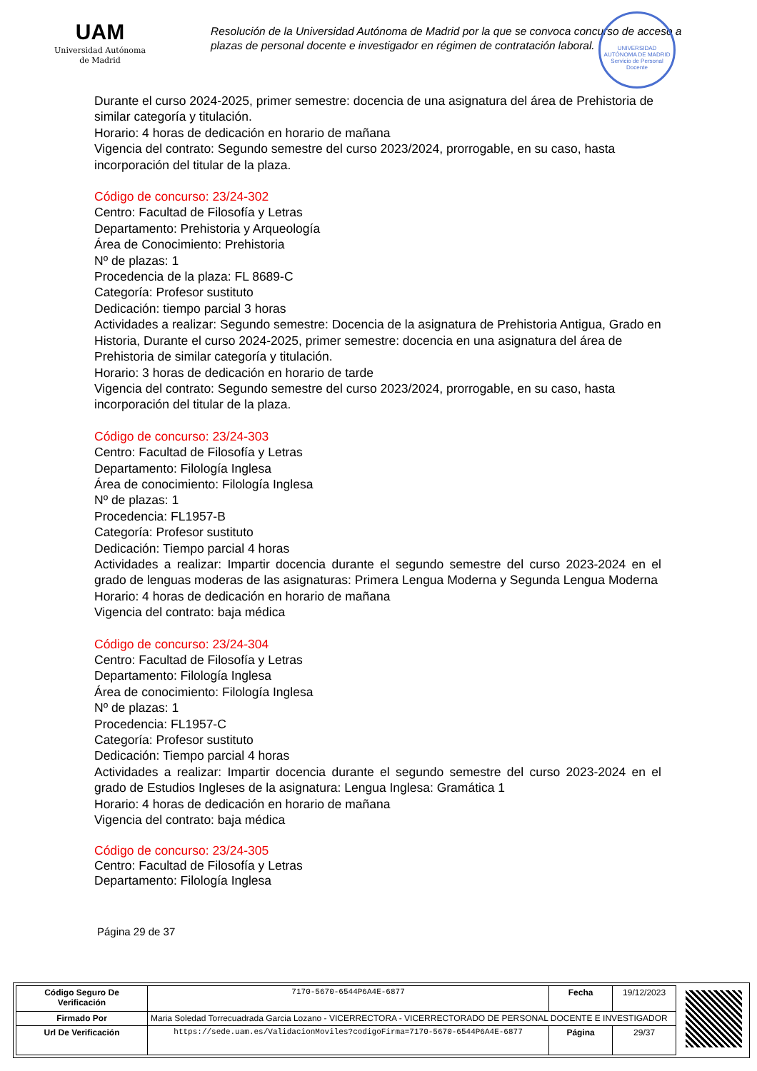UAM
Universidad Autónoma
de Madrid
Resolución de la Universidad Autónoma de Madrid por la que se convoca concurso de acceso a plazas de personal docente e investigador en régimen de contratación laboral.
UNIVERSIDAD AUTÓNOMA DE MADRID
Servicio de Personal Docente
Durante el curso 2024-2025, primer semestre: docencia de una asignatura del área de Prehistoria de similar categoría y titulación.
Horario: 4 horas de dedicación en horario de mañana
Vigencia del contrato: Segundo semestre del curso 2023/2024, prorrogable, en su caso, hasta incorporación del titular de la plaza.
Código de concurso: 23/24-302
Centro: Facultad de Filosofía y Letras
Departamento: Prehistoria y Arqueología
Área de Conocimiento: Prehistoria
Nº de plazas: 1
Procedencia de la plaza: FL 8689-C
Categoría: Profesor sustituto
Dedicación: tiempo parcial 3 horas
Actividades a realizar: Segundo semestre: Docencia de la asignatura de Prehistoria Antigua, Grado en Historia, Durante el curso 2024-2025, primer semestre: docencia en una asignatura del área de Prehistoria de similar categoría y titulación.
Horario: 3 horas de dedicación en horario de tarde
Vigencia del contrato: Segundo semestre del curso 2023/2024, prorrogable, en su caso, hasta incorporación del titular de la plaza.
Código de concurso: 23/24-303
Centro: Facultad de Filosofía y Letras
Departamento: Filología Inglesa
Área de conocimiento: Filología Inglesa
Nº de plazas: 1
Procedencia: FL1957-B
Categoría: Profesor sustituto
Dedicación: Tiempo parcial 4 horas
Actividades a realizar: Impartir docencia durante el segundo semestre del curso 2023-2024 en el grado de lenguas moderas de las asignaturas: Primera Lengua Moderna y Segunda Lengua Moderna
Horario: 4 horas de dedicación en horario de mañana
Vigencia del contrato: baja médica
Código de concurso: 23/24-304
Centro: Facultad de Filosofía y Letras
Departamento: Filología Inglesa
Área de conocimiento: Filología Inglesa
Nº de plazas: 1
Procedencia: FL1957-C
Categoría: Profesor sustituto
Dedicación: Tiempo parcial 4 horas
Actividades a realizar: Impartir docencia durante el segundo semestre del curso 2023-2024 en el grado de Estudios Ingleses de la asignatura: Lengua Inglesa: Gramática 1
Horario: 4 horas de dedicación en horario de mañana
Vigencia del contrato: baja médica
Código de concurso: 23/24-305
Centro: Facultad de Filosofía y Letras
Departamento: Filología Inglesa
Página 29 de 37
| Código Seguro De Verificación | 7170-5670-6544P6A4E-6877 | Fecha | 19/12/2023 |
| Firmado Por | Maria Soledad Torrecuadrada Garcia Lozano - VICERRECTORA - VICERRECTORADO DE PERSONAL DOCENTE E INVESTIGADOR | | |
| Url De Verificación | https://sede.uam.es/ValidacionMoviles?codigoFirma=7170-5670-6544P6A4E-6877 | Página | 29/37 |